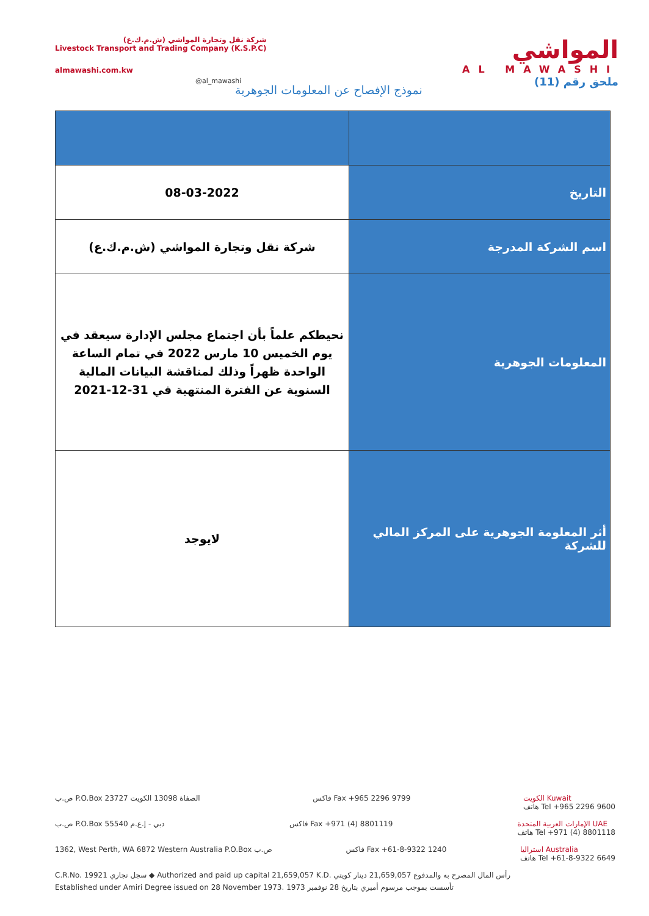شركة نقل وتجارة المواشي (ش.م.ك.ع)
Livestock Transport and Trading Company (K.S.P.C)
almawashi.com.kw
المواشي
AL MAWASHI
ملحق رقم (11)
@al_mawashi
نموذج الإفصاح عن المعلومات الجوهرية
| التاريخ | 08-03-2022 |
| اسم الشركة المدرجة | شركة نقل وتجارة المواشي (ش.م.ك.ع) |
| المعلومات الجوهرية | نحيطكم علماً بأن اجتماع مجلس الإدارة سيعقد في يوم الخميس 10 مارس 2022 في تمام الساعة الواحدة ظهراً وذلك لمناقشة البيانات المالية السنوية عن الفترة المنتهية في 31-12-2021 |
| أثر المعلومة الجوهرية على المركز المالي للشركة | لايوجد |
ص.ب P.O.Box 23727 الصفاة 13098 الكويت فاكس Fax +965 2296 9799 الكويت Kuwait
هاتف Tel +965 2296 9600
ص.ب P.O.Box 55540 دبي - إ.ع.م فاكس Fax +971 (4) 8801119 الإمارات العربية المتحدة UAE
هاتف Tel +971 (4) 8801118
1362, West Perth, WA 6872 Western Australia P.O.Box ص.ب فاكس Fax +61-8-9322 1240 استراليا Australia
هاتف Tel +61-8-9322 6649
C.R.No. 19921 سجل تجاري ◆ Authorized and paid up capital 21,659,057 K.D. رأس المال المصرح به والمدفوع 21,659,057 دينار كويتي
Established under Amiri Degree issued on 28 November 1973. تأسست بموجب مرسوم أميري بتاريخ 28 نوفمبر 1973